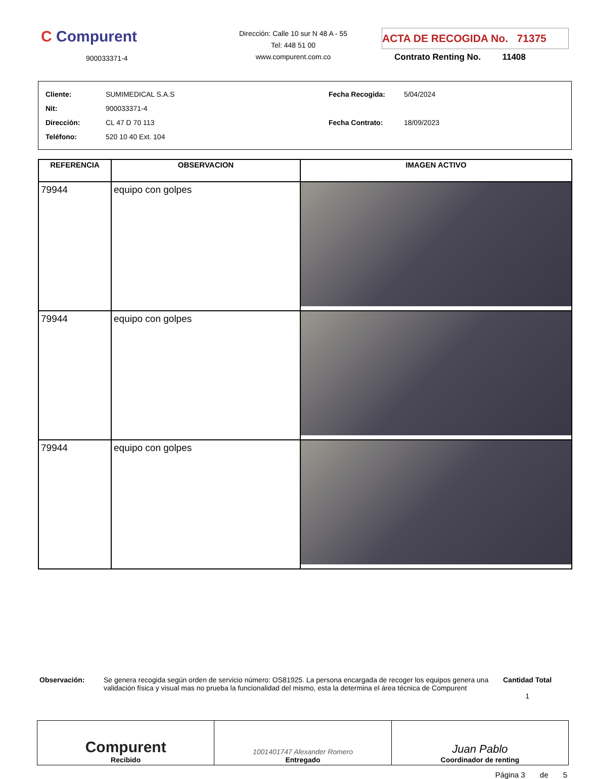C Compurent
900033371-4
Dirección: Calle 10 sur N 48 A - 55
Tel: 448 51 00
www.compurent.com.co
ACTA DE RECOGIDA No. 71375
Contrato Renting No. 11408
| Cliente: SUMIMEDICAL S.A.S |
| Nit: 900033371-4 |
| Dirección: CL 47 D 70 113 |
| Teléfono: 520 10 40 Ext. 104 |
| Fecha Recogida: 5/04/2024 |
| Fecha Contrato: 18/09/2023 |
| REFERENCIA | OBSERVACION | IMAGEN ACTIVO |
| --- | --- | --- |
| 79944 | equipo con golpes | |
| 79944 | equipo con golpes | |
| 79944 | equipo con golpes | |
Observación: Se genera recogida según orden de servicio número: OS81925. La persona encargada de recoger los equipos genera una validación física y visual mas no prueba la funcionalidad del mismo, esta la determina el área técnica de Compurent
Cantidad Total
1
Compurent
Recibido
1001401747 Alexander Romero
Entregado
Juan Pablo
Coordinador de renting
Página 3 de 5